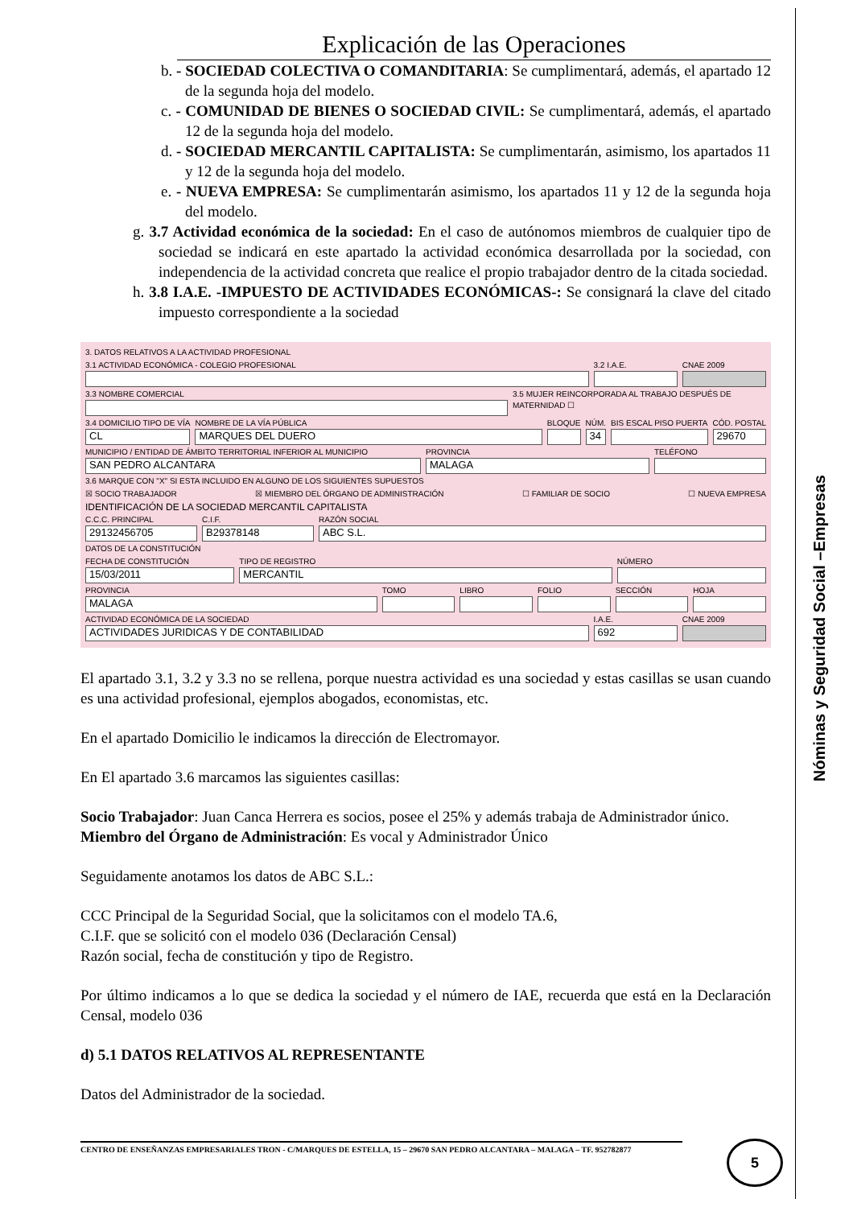Explicación de las Operaciones
b. - SOCIEDAD COLECTIVA O COMANDITARIA: Se cumplimentará, además, el apartado 12 de la segunda hoja del modelo.
c. - COMUNIDAD DE BIENES O SOCIEDAD CIVIL: Se cumplimentará, además, el apartado 12 de la segunda hoja del modelo.
d. - SOCIEDAD MERCANTIL CAPITALISTA: Se cumplimentarán, asimismo, los apartados 11 y 12 de la segunda hoja del modelo.
e. - NUEVA EMPRESA: Se cumplimentarán asimismo, los apartados 11 y 12 de la segunda hoja del modelo.
g. 3.7 Actividad económica de la sociedad: En el caso de autónomos miembros de cualquier tipo de sociedad se indicará en este apartado la actividad económica desarrollada por la sociedad, con independencia de la actividad concreta que realice el propio trabajador dentro de la citada sociedad.
h. 3.8 I.A.E. -IMPUESTO DE ACTIVIDADES ECONÓMICAS-: Se consignará la clave del citado impuesto correspondiente a la sociedad
3. DATOS RELATIVOS A LA ACTIVIDAD PROFESIONAL
3.1 ACTIVIDAD ECONÓMICA - COLEGIO PROFESIONAL
3.2 I.A.E. CNAE 2009
3.3 NOMBRE COMERCIAL 3.5 MUJER REINCORPORADA AL TRABAJO DESPUÉS DE MATERNIDAD ☐
3.4 DOMICILIO TIPO DE VÍA
CL
NOMBRE DE LA VÍA PÚBLICA
MARQUES DEL DUERO
BLOQUE NÚM.
34
BIS ESCAL PISO PUERTA CÓD. POSTAL
29670
MUNICIPIO / ENTIDAD DE ÁMBITO TERRITORIAL INFERIOR AL MUNICIPIO
SAN PEDRO ALCANTARA
PROVINCIA
MALAGA
TELÉFONO
3.6 MARQUE CON "X" SI ESTA INCLUIDO EN ALGUNO DE LOS SIGUIENTES SUPUESTOS
☒ SOCIO TRABAJADOR ☒ MIEMBRO DEL ÓRGANO DE ADMINISTRACIÓN ☐ FAMILIAR DE SOCIO ☐ NUEVA EMPRESA
IDENTIFICACIÓN DE LA SOCIEDAD MERCANTIL CAPITALISTA
C.C.C. PRINCIPAL
29132456705
C.I.F.
B29378148
RAZÓN SOCIAL
ABC S.L.
DATOS DE LA CONSTITUCIÓN
FECHA DE CONSTITUCIÓN
15/03/2011
TIPO DE REGISTRO
MERCANTIL
NÚMERO
PROVINCIA
MALAGA
TOMO LIBRO FOLIO SECCIÓN HOJA
ACTIVIDAD ECONÓMICA DE LA SOCIEDAD
ACTIVIDADES JURIDICAS Y DE CONTABILIDAD
I.A.E.
692
CNAE 2009
El apartado 3.1, 3.2 y 3.3 no se rellena, porque nuestra actividad es una sociedad y estas casillas se usan cuando es una actividad profesional, ejemplos abogados, economistas, etc.
En el apartado Domicilio le indicamos la dirección de Electromayor.
En El apartado 3.6 marcamos las siguientes casillas:
Socio Trabajador: Juan Canca Herrera es socios, posee el 25% y además trabaja de Administrador único.
Miembro del Órgano de Administración: Es vocal y Administrador Único
Seguidamente anotamos los datos de ABC S.L.:
CCC Principal de la Seguridad Social, que la solicitamos con el modelo TA.6,
C.I.F. que se solicitó con el modelo 036 (Declaración Censal)
Razón social, fecha de constitución y tipo de Registro.
Por último indicamos a lo que se dedica la sociedad y el número de IAE, recuerda que está en la Declaración Censal, modelo 036
d) 5.1 DATOS RELATIVOS AL REPRESENTANTE
Datos del Administrador de la sociedad.
Nóminas y Seguridad Social –Empresas
CENTRO DE ENSEÑANZAS EMPRESARIALES TRON - C/MARQUES DE ESTELLA, 15 – 29670 SAN PEDRO ALCANTARA – MALAGA – TF. 952782877 5